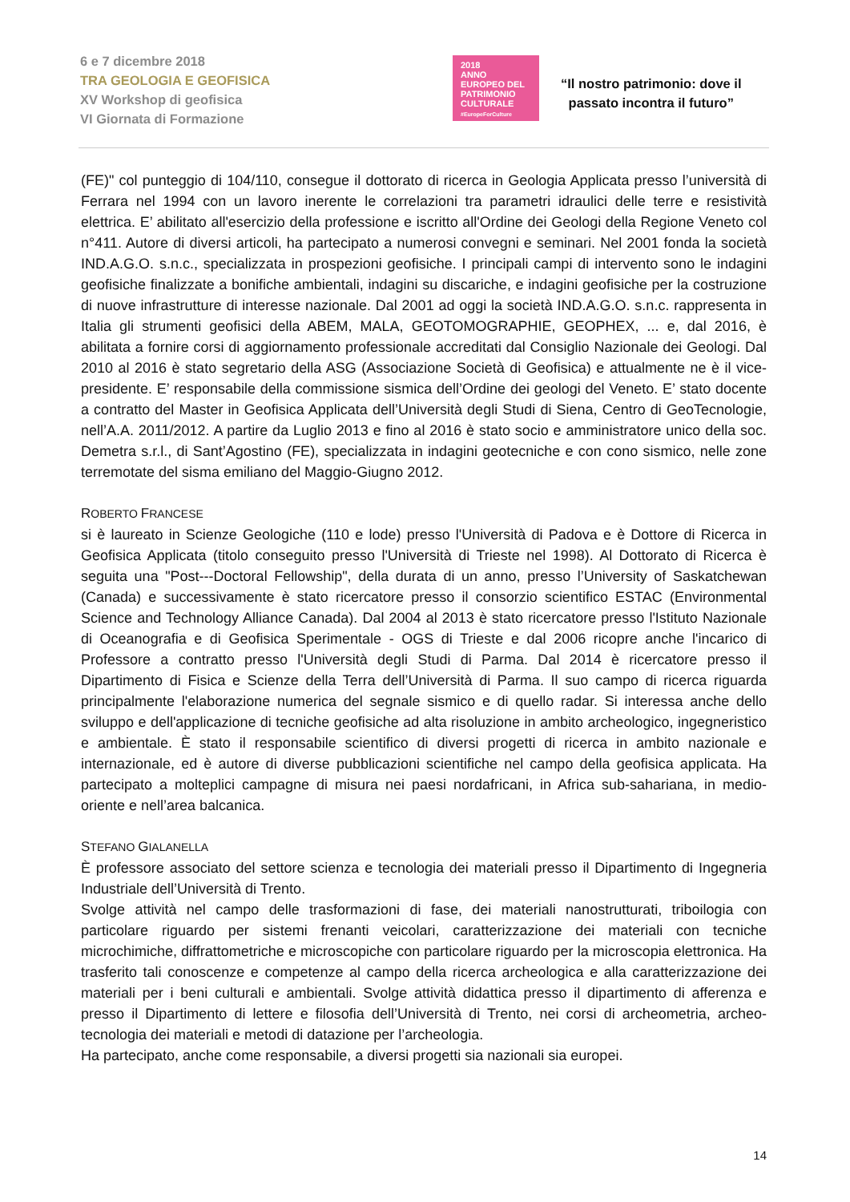6 e 7 dicembre 2018
TRA GEOLOGIA E GEOFISICA
XV Workshop di geofisica
VI Giornata di Formazione
2018
ANNO EUROPEO DEL PATRIMONIO CULTURALE
#EuropeForCulture
“Il nostro patrimonio: dove il
passato incontra il futuro”
(FE)" col punteggio di 104/110, consegue il dottorato di ricerca in Geologia Applicata presso l’università di Ferrara nel 1994 con un lavoro inerente le correlazioni tra parametri idraulici delle terre e resistività elettrica. E’ abilitato all'esercizio della professione e iscritto all'Ordine dei Geologi della Regione Veneto col n°411. Autore di diversi articoli, ha partecipato a numerosi convegni e seminari. Nel 2001 fonda la società IND.A.G.O. s.n.c., specializzata in prospezioni geofisiche. I principali campi di intervento sono le indagini geofisiche finalizzate a bonifiche ambientali, indagini su discariche, e indagini geofisiche per la costruzione di nuove infrastrutture di interesse nazionale. Dal 2001 ad oggi la società IND.A.G.O. s.n.c. rappresenta in Italia gli strumenti geofisici della ABEM, MALA, GEOTOMOGRAPHIE, GEOPHEX, ... e, dal 2016, è abilitata a fornire corsi di aggiornamento professionale accreditati dal Consiglio Nazionale dei Geologi. Dal 2010 al 2016 è stato segretario della ASG (Associazione Società di Geofisica) e attualmente ne è il vice-presidente. E’ responsabile della commissione sismica dell’Ordine dei geologi del Veneto. E’ stato docente a contratto del Master in Geofisica Applicata dell’Università degli Studi di Siena, Centro di GeoTecnologie, nell’A.A. 2011/2012. A partire da Luglio 2013 e fino al 2016 è stato socio e amministratore unico della soc. Demetra s.r.l., di Sant’Agostino (FE), specializzata in indagini geotecniche e con cono sismico, nelle zone terremotate del sisma emiliano del Maggio-Giugno 2012.
ROBERTO FRANCESE
si è laureato in Scienze Geologiche (110 e lode) presso l'Università di Padova e è Dottore di Ricerca in Geofisica Applicata (titolo conseguito presso l'Università di Trieste nel 1998). Al Dottorato di Ricerca è seguita una "Post---Doctoral Fellowship", della durata di un anno, presso l’University of Saskatchewan (Canada) e successivamente è stato ricercatore presso il consorzio scientifico ESTAC (Environmental Science and Technology Alliance Canada). Dal 2004 al 2013 è stato ricercatore presso l'Istituto Nazionale di Oceanografia e di Geofisica Sperimentale - OGS di Trieste e dal 2006 ricopre anche l'incarico di Professore a contratto presso l'Università degli Studi di Parma. Dal 2014 è ricercatore presso il Dipartimento di Fisica e Scienze della Terra dell’Università di Parma. Il suo campo di ricerca riguarda principalmente l'elaborazione numerica del segnale sismico e di quello radar. Si interessa anche dello sviluppo e dell'applicazione di tecniche geofisiche ad alta risoluzione in ambito archeologico, ingegneristico e ambientale. È stato il responsabile scientifico di diversi progetti di ricerca in ambito nazionale e internazionale, ed è autore di diverse pubblicazioni scientifiche nel campo della geofisica applicata. Ha partecipato a molteplici campagne di misura nei paesi nordafricani, in Africa sub-sahariana, in medio-oriente e nell’area balcanica.
STEFANO GIALANELLA
È professore associato del settore scienza e tecnologia dei materiali presso il Dipartimento di Ingegneria Industriale dell’Università di Trento.
Svolge attività nel campo delle trasformazioni di fase, dei materiali nanostrutturati, triboilogia con particolare riguardo per sistemi frenanti veicolari, caratterizzazione dei materiali con tecniche microchimiche, diffrattometriche e microscopiche con particolare riguardo per la microscopia elettronica. Ha trasferito tali conoscenze e competenze al campo della ricerca archeologica e alla caratterizzazione dei materiali per i beni culturali e ambientali. Svolge attività didattica presso il dipartimento di afferenza e presso il Dipartimento di lettere e filosofia dell’Università di Trento, nei corsi di archeometria, archeo-tecnologia dei materiali e metodi di datazione per l’archeologia.
Ha partecipato, anche come responsabile, a diversi progetti sia nazionali sia europei.
14